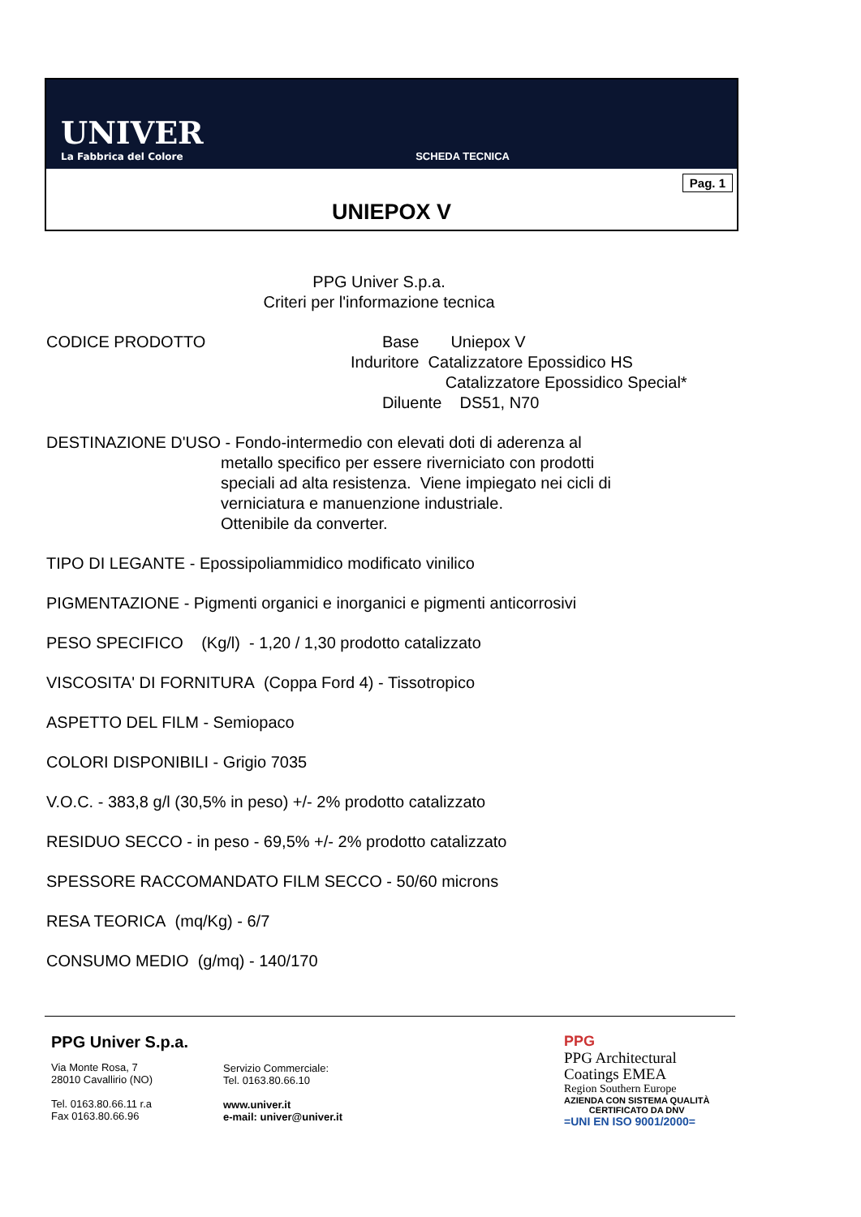UNIVER
La Fabbrica del Colore
SCHEDA TECNICA
Pag. 1
UNIEPOX V
PPG Univer S.p.a.
Criteri per l'informazione tecnica
CODICE PRODOTTO Base Uniepox V
Induritore Catalizzatore Epossidico HS
Catalizzatore Epossidico Special*
Diluente DS51, N70
DESTINAZIONE D'USO - Fondo-intermedio con elevati doti di aderenza al
metallo specifico per essere riverniciato con prodotti
speciali ad alta resistenza. Viene impiegato nei cicli di
verniciatura e manuenzione industriale.
Ottenibile da converter.
TIPO DI LEGANTE - Epossipoliammidico modificato vinilico
PIGMENTAZIONE - Pigmenti organici e inorganici e pigmenti anticorrosivi
PESO SPECIFICO (Kg/l) - 1,20 / 1,30 prodotto catalizzato
VISCOSITA' DI FORNITURA (Coppa Ford 4) - Tissotropico
ASPETTO DEL FILM - Semiopaco
COLORI DISPONIBILI - Grigio 7035
V.O.C. - 383,8 g/l (30,5% in peso) +/- 2% prodotto catalizzato
RESIDUO SECCO - in peso - 69,5% +/- 2% prodotto catalizzato
SPESSORE RACCOMANDATO FILM SECCO - 50/60 microns
RESA TEORICA (mq/Kg) - 6/7
CONSUMO MEDIO (g/mq) - 140/170
PPG Univer S.p.a.
Via Monte Rosa, 7
28010 Cavallirio (NO)
Tel. 0163.80.66.11 r.a
Fax 0163.80.66.96
Servizio Commerciale:
Tel. 0163.80.66.10
www.univer.it
e-mail: univer@univer.it
PPG
PPG Architectural
Coatings EMEA
Region Southern Europe
AZIENDA CON SISTEMA QUALITÀ
CERTIFICATO DA DNV
=UNI EN ISO 9001/2000=